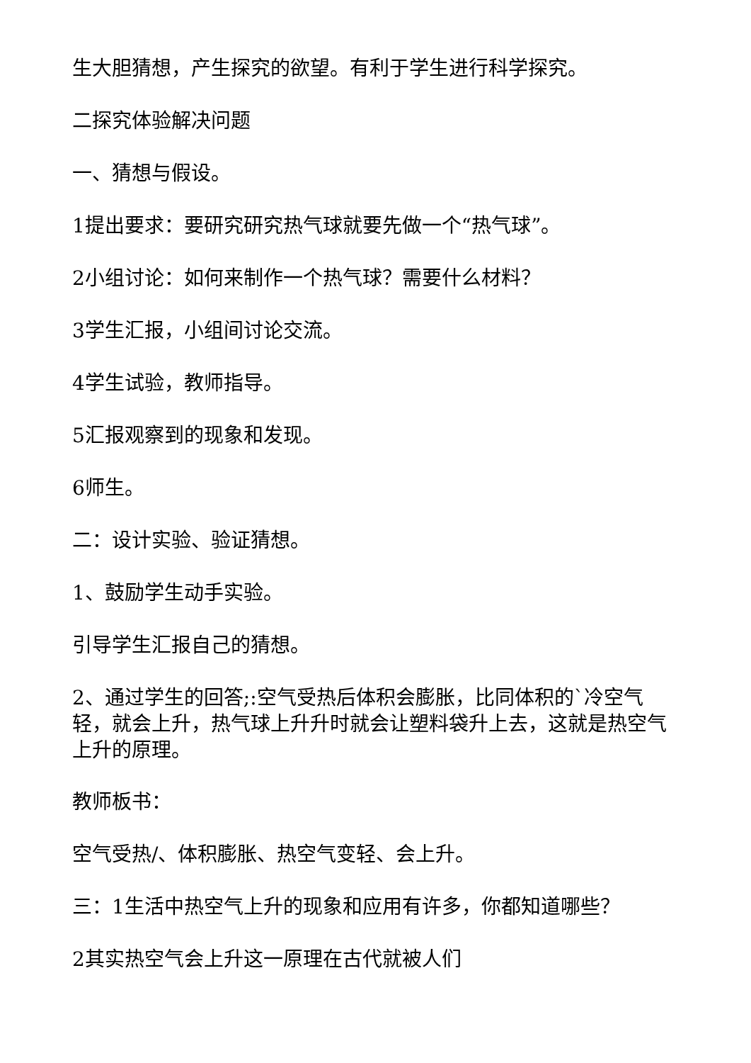生大胆猜想，产生探究的欲望。有利于学生进行科学探究。
二探究体验解决问题
一、猜想与假设。
1提出要求：要研究研究热气球就要先做一个“热气球”。
2小组讨论：如何来制作一个热气球？需要什么材料？
3学生汇报，小组间讨论交流。
4学生试验，教师指导。
5汇报观察到的现象和发现。
6师生。
二：设计实验、验证猜想。
1、鼓励学生动手实验。
引导学生汇报自己的猜想。
2、通过学生的回答;:空气受热后体积会膨胀，比同体积的`冷空气轻，就会上升，热气球上升升时就会让塑料袋升上去，这就是热空气上升的原理。
教师板书：
空气受热/、体积膨胀、热空气变轻、会上升。
三：1生活中热空气上升的现象和应用有许多，你都知道哪些？
2其实热空气会上升这一原理在古代就被人们